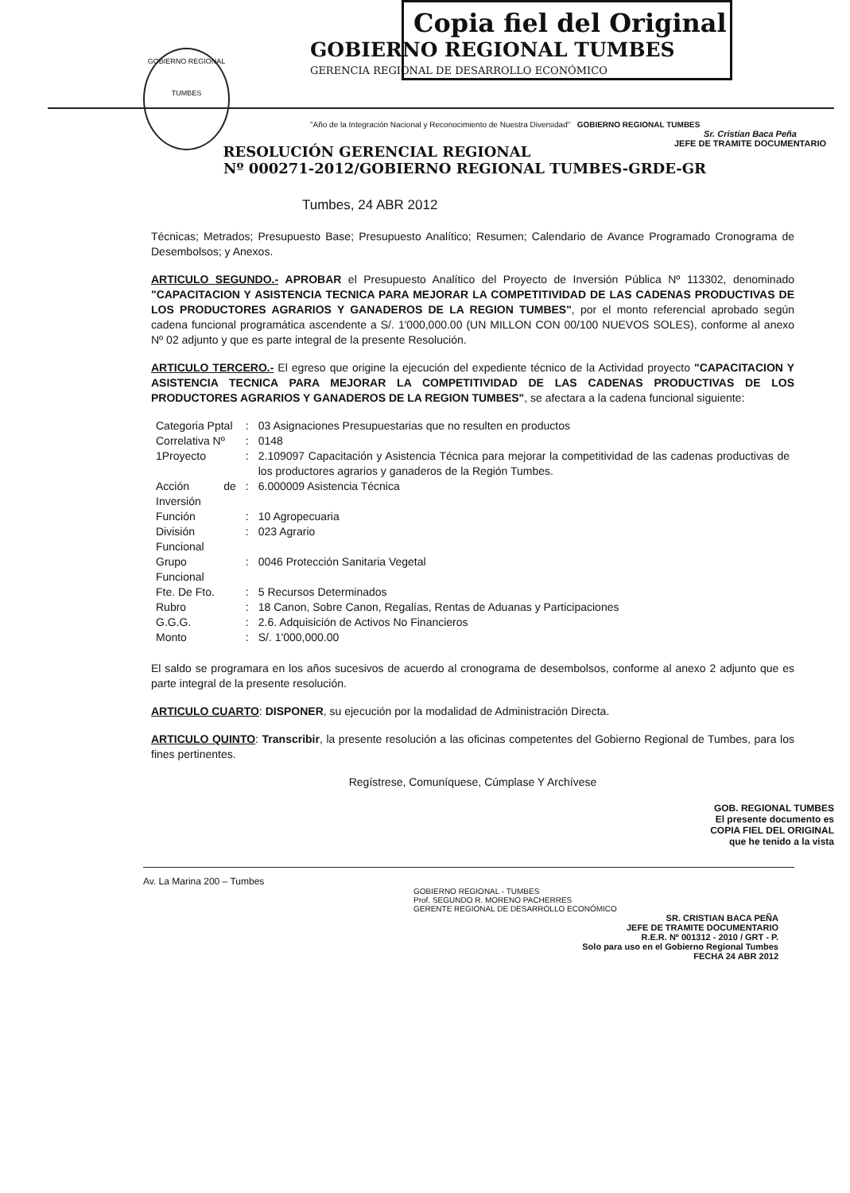GOBIERNO REGIONAL
TUMBES
Copia fiel del Original
GOBIERNO REGIONAL TUMBES
GERENCIA REGIONAL DE DESARROLLO ECONÓMICO
"Año de la Integración Nacional y Reconocimiento de Nuestra Diversidad" GOBIERNO REGIONAL TUMBES
Sr. Cristian Baca Peña
JEFE DE TRAMITE DOCUMENTARIO
RESOLUCIÓN GERENCIAL REGIONAL
Nº 000271-2012/GOBIERNO REGIONAL TUMBES-GRDE-GR
Tumbes, 24 ABR 2012
Técnicas; Metrados; Presupuesto Base; Presupuesto Analítico; Resumen; Calendario de Avance Programado Cronograma de Desembolsos; y Anexos.
ARTICULO SEGUNDO.- APROBAR el Presupuesto Analítico del Proyecto de Inversión Pública Nº 113302, denominado "CAPACITACION Y ASISTENCIA TECNICA PARA MEJORAR LA COMPETITIVIDAD DE LAS CADENAS PRODUCTIVAS DE LOS PRODUCTORES AGRARIOS Y GANADEROS DE LA REGION TUMBES", por el monto referencial aprobado según cadena funcional programática ascendente a S/. 1'000,000.00 (UN MILLON CON 00/100 NUEVOS SOLES), conforme al anexo Nº 02 adjunto y que es parte integral de la presente Resolución.
ARTICULO TERCERO.- El egreso que origine la ejecución del expediente técnico de la Actividad proyecto "CAPACITACION Y ASISTENCIA TECNICA PARA MEJORAR LA COMPETITIVIDAD DE LAS CADENAS PRODUCTIVAS DE LOS PRODUCTORES AGRARIOS Y GANADEROS DE LA REGION TUMBES", se afectara a la cadena funcional siguiente:
| Categoria Pptal | : | 03 Asignaciones Presupuestarias que no resulten en productos |
| Correlativa Nº | : | 0148 |
| 1Proyecto | : | 2.109097 Capacitación y Asistencia Técnica para mejorar la competitividad de las cadenas productivas de los productores agrarios y ganaderos de la Región Tumbes. |
| Acción de Inversión | : | 6.000009 Asistencia Técnica |
| Función | : | 10 Agropecuaria |
| División Funcional | : | 023 Agrario |
| Grupo Funcional | : | 0046 Protección Sanitaria Vegetal |
| Fte. De Fto. | : | 5 Recursos Determinados |
| Rubro | : | 18 Canon, Sobre Canon, Regalías, Rentas de Aduanas y Participaciones |
| G.G.G. | : | 2.6. Adquisición de Activos No Financieros |
| Monto | : | S/. 1'000,000.00 |
El saldo se programara en los años sucesivos de acuerdo al cronograma de desembolsos, conforme al anexo 2 adjunto que es parte integral de la presente resolución.
ARTICULO CUARTO: DISPONER, su ejecución por la modalidad de Administración Directa.
ARTICULO QUINTO: Transcribir, la presente resolución a las oficinas competentes del Gobierno Regional de Tumbes, para los fines pertinentes.
Regístrese, Comuníquese, Cúmplase Y Archívese
GOB. REGIONAL TUMBES
El presente documento es
COPIA FIEL DEL ORIGINAL
que he tenido a la vista
Av. La Marina 200 – Tumbes
GOBIERNO REGIONAL - TUMBES
Prof. SEGUNDO R. MORENO PACHERRES
GERENTE REGIONAL DE DESARROLLO ECONÓMICO
SR. CRISTIAN BACA PEÑA
JEFE DE TRAMITE DOCUMENTARIO
R.E.R. Nº 001312 - 2010 / GRT - P.
Solo para uso en el Gobierno Regional Tumbes
FECHA 24 ABR 2012